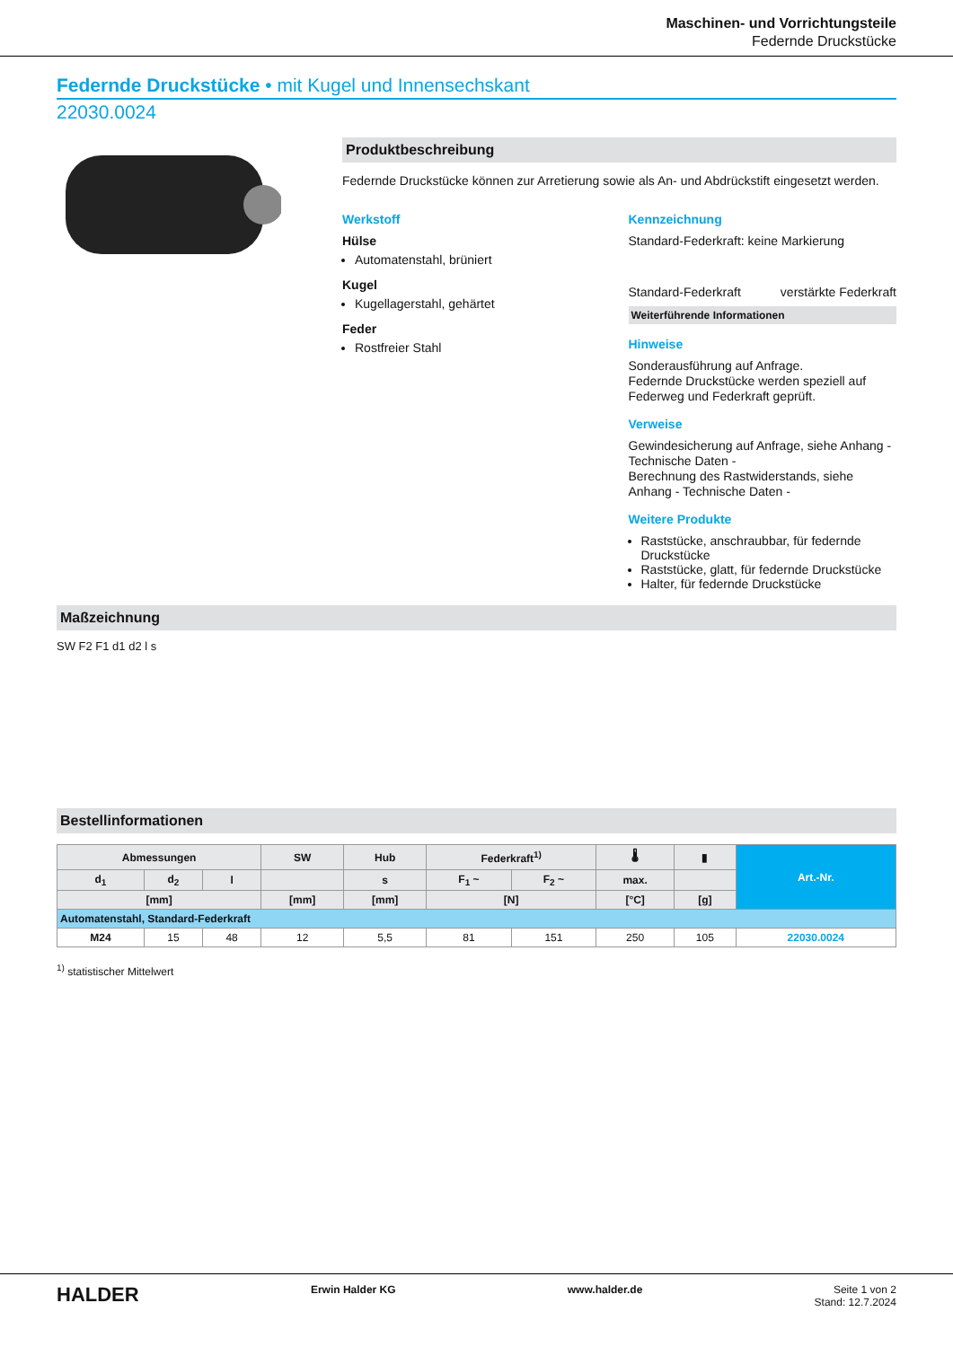Maschinen- und Vorrichtungsteile
Federnde Druckstücke
Federnde Druckstücke • mit Kugel und Innensechskant
22030.0024
Produktbeschreibung
Federnde Druckstücke können zur Arretierung sowie als An- und Abdrückstift eingesetzt werden.
Werkstoff
Hülse
Automatenstahl, brüniert
Kugel
Kugellagerstahl, gehärtet
Feder
Rostfreier Stahl
Kennzeichnung
Standard-Federkraft: keine Markierung
Standard-Federkraft verstärkte Federkraft
Weiterführende Informationen
Hinweise
Sonderausführung auf Anfrage.
Federnde Druckstücke werden speziell auf Federweg und Federkraft geprüft.
Verweise
Gewindesicherung auf Anfrage, siehe Anhang - Technische Daten -
Berechnung des Rastwiderstands, siehe Anhang - Technische Daten -
Weitere Produkte
Raststücke, anschraubbar, für federnde Druckstücke
Raststücke, glatt, für federnde Druckstücke
Halter, für federnde Druckstücke
Maßzeichnung
SW F2 F1 d1 d2 l s
Bestellinformationen
| Abmessungen | | | SW | Hub | Federkraft<sup>1)</sup> | | 🌡 | ▮ | Art.-Nr. |
| --- | --- | --- | --- | --- | --- | --- | --- | --- | --- |
| d<sub>1</sub> | d<sub>2</sub> | l | | s | F<sub>1</sub> ~ | F<sub>2</sub> ~ | max. | | |
| [mm] | | | [mm] | [mm] | [N] | | [°C] | [g] | |
| Automatenstahl, Standard-Federkraft | | | | | | | | | |
| M24 | 15 | 48 | 12 | 5,5 | 81 | 151 | 250 | 105 | 22030.0024 |
<sup>1)</sup> statistischer Mittelwert
HALDER Erwin Halder KG www.halder.de Seite 1 von 2
Stand: 12.7.2024